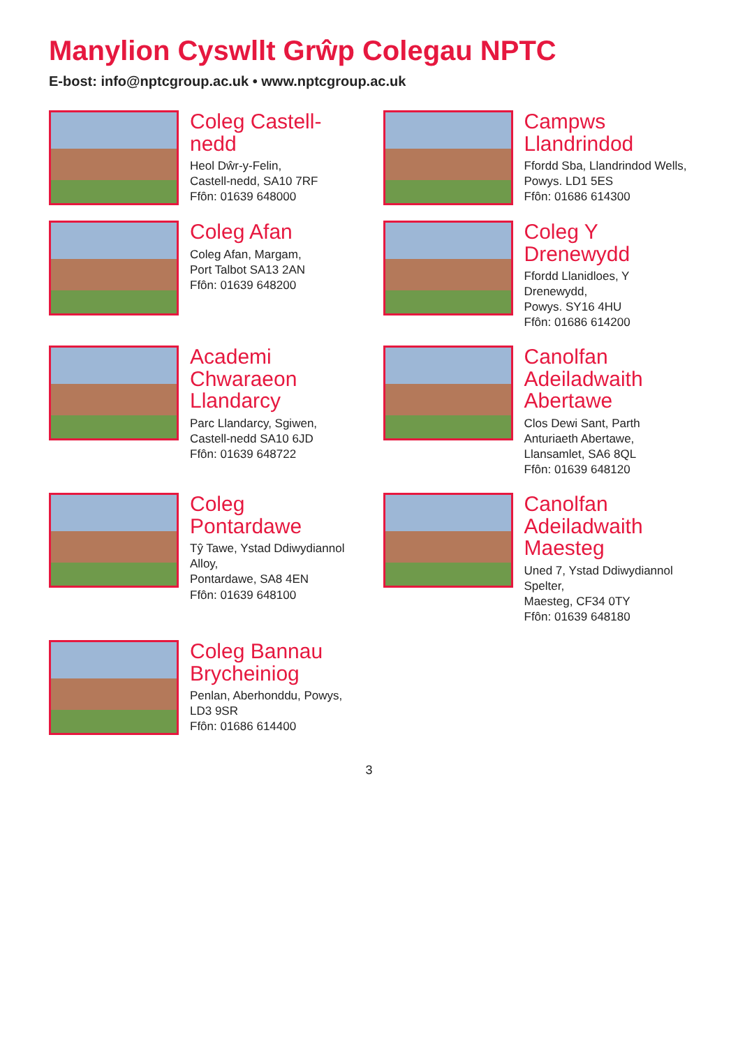Manylion Cyswllt Grŵp Colegau NPTC
E-bost: info@nptcgroup.ac.uk • www.nptcgroup.ac.uk
Coleg Castell-nedd
Heol Dŵr-y-Felin,
Castell-nedd, SA10 7RF
Ffôn: 01639 648000
Campws Llandrindod
Ffordd Sba, Llandrindod Wells,
Powys. LD1 5ES
Ffôn: 01686 614300
Coleg Afan
Coleg Afan, Margam,
Port Talbot SA13 2AN
Ffôn: 01639 648200
Coleg Y Drenewydd
Ffordd Llanidloes, Y Drenewydd,
Powys. SY16 4HU
Ffôn: 01686 614200
Academi Chwaraeon Llandarcy
Parc Llandarcy, Sgiwen,
Castell-nedd SA10 6JD
Ffôn: 01639 648722
Canolfan Adeiladwaith Abertawe
Clos Dewi Sant, Parth Anturiaeth Abertawe,
Llansamlet, SA6 8QL
Ffôn: 01639 648120
Coleg Pontardawe
Tŷ Tawe, Ystad Ddiwydiannol Alloy,
Pontardawe, SA8 4EN
Ffôn: 01639 648100
Canolfan Adeiladwaith Maesteg
Uned 7, Ystad Ddiwydiannol Spelter,
Maesteg, CF34 0TY
Ffôn: 01639 648180
Coleg Bannau Brycheiniog
Penlan, Aberhonddu, Powys, LD3 9SR
Ffôn: 01686 614400
3